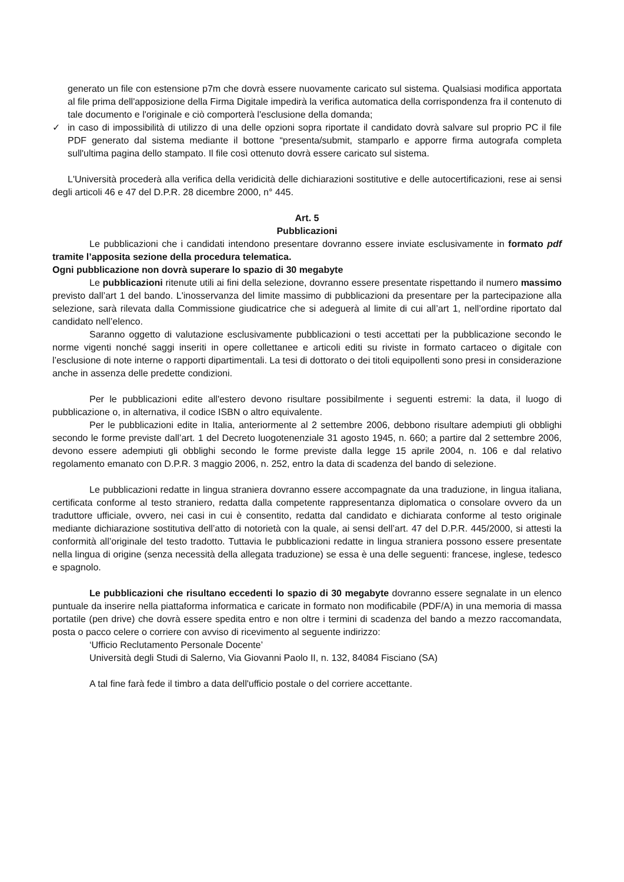generato un file con estensione p7m che dovrà essere nuovamente caricato sul sistema. Qualsiasi modifica apportata al file prima dell'apposizione della Firma Digitale impedirà la verifica automatica della corrispondenza fra il contenuto di tale documento e l'originale e ciò comporterà l'esclusione della domanda;
✓ in caso di impossibilità di utilizzo di una delle opzioni sopra riportate il candidato dovrà salvare sul proprio PC il file PDF generato dal sistema mediante il bottone “presenta/submit, stamparlo e apporre firma autografa completa sull'ultima pagina dello stampato. Il file così ottenuto dovrà essere caricato sul sistema.
L'Università procederà alla verifica della veridicità delle dichiarazioni sostitutive e delle autocertificazioni, rese ai sensi degli articoli 46 e 47 del D.P.R. 28 dicembre 2000, n° 445.
Art. 5
Pubblicazioni
Le pubblicazioni che i candidati intendono presentare dovranno essere inviate esclusivamente in formato pdf tramite l’apposita sezione della procedura telematica.
Ogni pubblicazione non dovrà superare lo spazio di 30 megabyte
Le pubblicazioni ritenute utili ai fini della selezione, dovranno essere presentate rispettando il numero massimo previsto dall’art 1 del bando. L'inosservanza del limite massimo di pubblicazioni da presentare per la partecipazione alla selezione, sarà rilevata dalla Commissione giudicatrice che si adeguerà al limite di cui all’art 1, nell’ordine riportato dal candidato nell’elenco.
Saranno oggetto di valutazione esclusivamente pubblicazioni o testi accettati per la pubblicazione secondo le norme vigenti nonché saggi inseriti in opere collettanee e articoli editi su riviste in formato cartaceo o digitale con l’esclusione di note interne o rapporti dipartimentali. La tesi di dottorato o dei titoli equipollenti sono presi in considerazione anche in assenza delle predette condizioni.
Per le pubblicazioni edite all'estero devono risultare possibilmente i seguenti estremi: la data, il luogo di pubblicazione o, in alternativa, il codice ISBN o altro equivalente.
Per le pubblicazioni edite in Italia, anteriormente al 2 settembre 2006, debbono risultare adempiuti gli obblighi secondo le forme previste dall’art. 1 del Decreto luogotenenziale 31 agosto 1945, n. 660; a partire dal 2 settembre 2006, devono essere adempiuti gli obblighi secondo le forme previste dalla legge 15 aprile 2004, n. 106 e dal relativo regolamento emanato con D.P.R. 3 maggio 2006, n. 252, entro la data di scadenza del bando di selezione.
Le pubblicazioni redatte in lingua straniera dovranno essere accompagnate da una traduzione, in lingua italiana, certificata conforme al testo straniero, redatta dalla competente rappresentanza diplomatica o consolare ovvero da un traduttore ufficiale, ovvero, nei casi in cui è consentito, redatta dal candidato e dichiarata conforme al testo originale mediante dichiarazione sostitutiva dell’atto di notorietà con la quale, ai sensi dell’art. 47 del D.P.R. 445/2000, si attesti la conformità all’originale del testo tradotto. Tuttavia le pubblicazioni redatte in lingua straniera possono essere presentate nella lingua di origine (senza necessità della allegata traduzione) se essa è una delle seguenti: francese, inglese, tedesco e spagnolo.
Le pubblicazioni che risultano eccedenti lo spazio di 30 megabyte dovranno essere segnalate in un elenco puntuale da inserire nella piattaforma informatica e caricate in formato non modificabile (PDF/A) in una memoria di massa portatile (pen drive) che dovrà essere spedita entro e non oltre i termini di scadenza del bando a mezzo raccomandata, posta o pacco celere o corriere con avviso di ricevimento al seguente indirizzo:
‘Ufficio Reclutamento Personale Docente’
Università degli Studi di Salerno, Via Giovanni Paolo II, n. 132, 84084 Fisciano (SA)
A tal fine farà fede il timbro a data dell'ufficio postale o del corriere accettante.